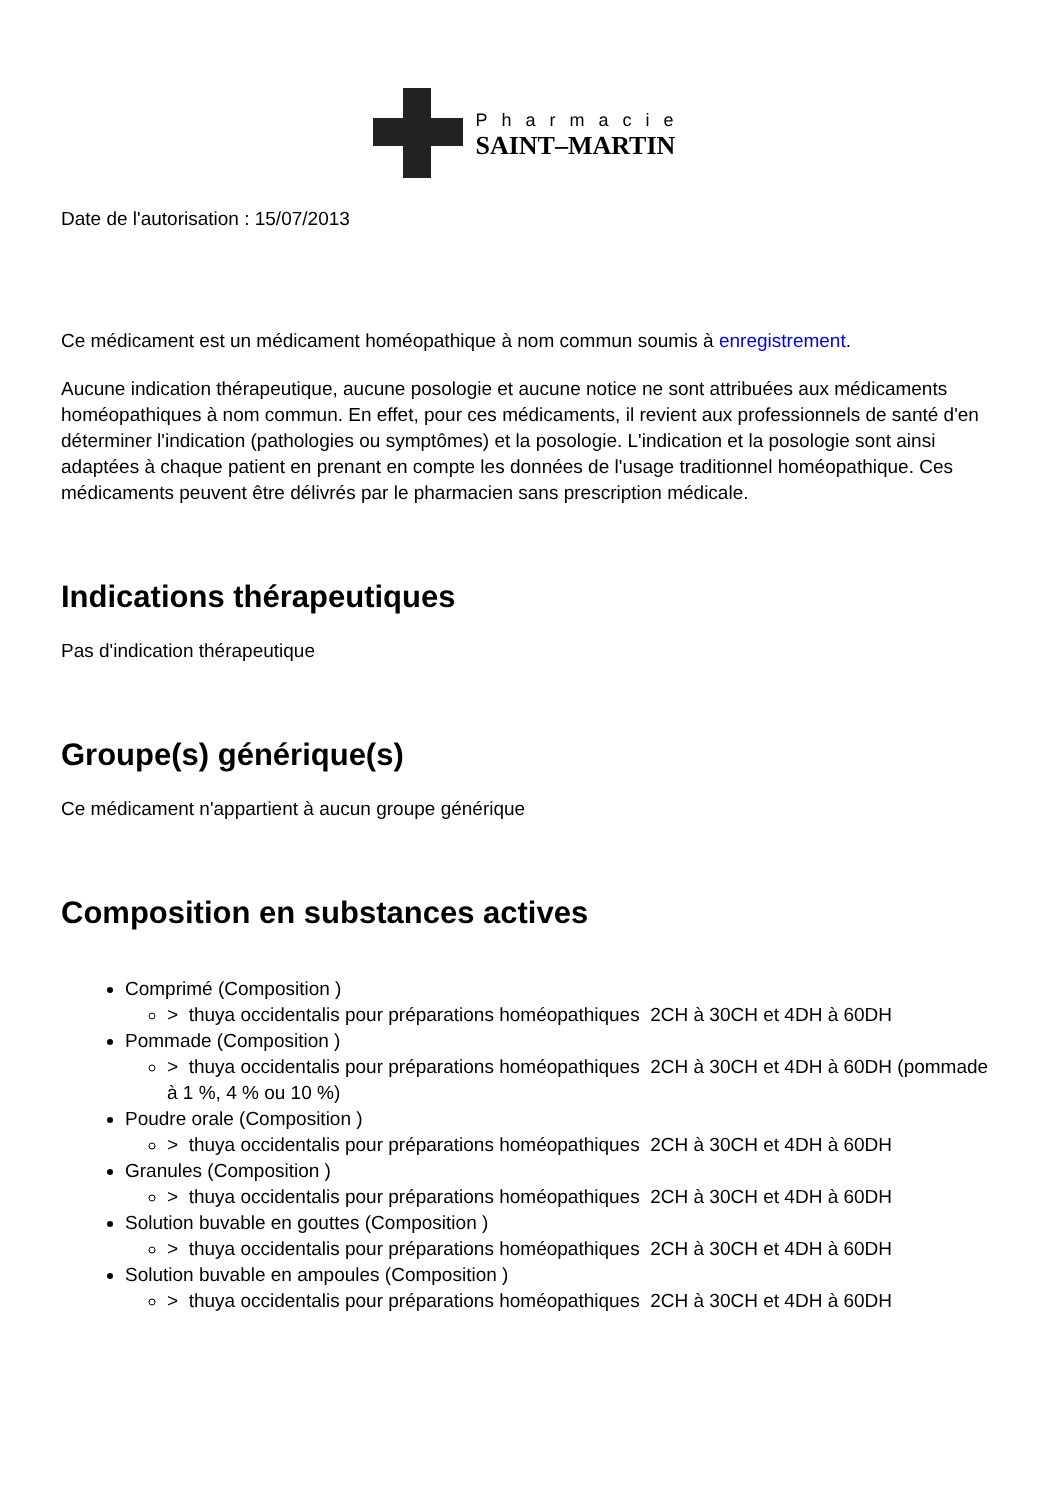Pharmacie
SAINT–MARTIN
Date de l'autorisation : 15/07/2013
Ce médicament est un médicament homéopathique à nom commun soumis à enregistrement.
Aucune indication thérapeutique, aucune posologie et aucune notice ne sont attribuées aux médicaments homéopathiques à nom commun. En effet, pour ces médicaments, il revient aux professionnels de santé d'en déterminer l'indication (pathologies ou symptômes) et la posologie. L'indication et la posologie sont ainsi adaptées à chaque patient en prenant en compte les données de l'usage traditionnel homéopathique. Ces médicaments peuvent être délivrés par le pharmacien sans prescription médicale.
Indications thérapeutiques
Pas d'indication thérapeutique
Groupe(s) générique(s)
Ce médicament n'appartient à aucun groupe générique
Composition en substances actives
Comprimé (Composition )
> thuya occidentalis pour préparations homéopathiques 2CH à 30CH et 4DH à 60DH
Pommade (Composition )
> thuya occidentalis pour préparations homéopathiques 2CH à 30CH et 4DH à 60DH (pommade à 1 %, 4 % ou 10 %)
Poudre orale (Composition )
> thuya occidentalis pour préparations homéopathiques 2CH à 30CH et 4DH à 60DH
Granules (Composition )
> thuya occidentalis pour préparations homéopathiques 2CH à 30CH et 4DH à 60DH
Solution buvable en gouttes (Composition )
> thuya occidentalis pour préparations homéopathiques 2CH à 30CH et 4DH à 60DH
Solution buvable en ampoules (Composition )
> thuya occidentalis pour préparations homéopathiques 2CH à 30CH et 4DH à 60DH